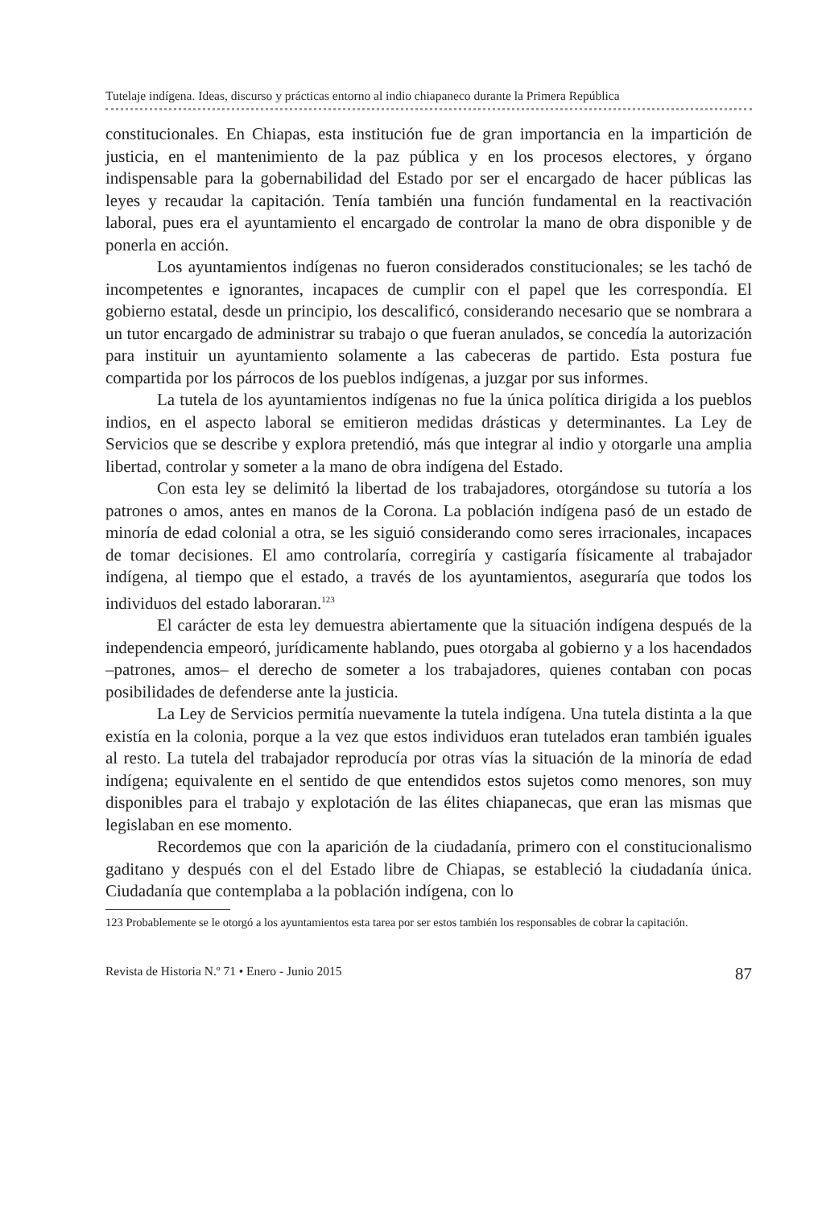Tutelaje indígena. Ideas, discurso y prácticas entorno al indio chiapaneco durante la Primera República
constitucionales. En Chiapas, esta institución fue de gran importancia en la impartición de justicia, en el mantenimiento de la paz pública y en los procesos electores, y órgano indispensable para la gobernabilidad del Estado por ser el encargado de hacer públicas las leyes y recaudar la capitación. Tenía también una función fundamental en la reactivación laboral, pues era el ayuntamiento el encargado de controlar la mano de obra disponible y de ponerla en acción.
Los ayuntamientos indígenas no fueron considerados constitucionales; se les tachó de incompetentes e ignorantes, incapaces de cumplir con el papel que les correspondía. El gobierno estatal, desde un principio, los descalificó, considerando necesario que se nombrara a un tutor encargado de administrar su trabajo o que fueran anulados, se concedía la autorización para instituir un ayuntamiento solamente a las cabeceras de partido. Esta postura fue compartida por los párrocos de los pueblos indígenas, a juzgar por sus informes.
La tutela de los ayuntamientos indígenas no fue la única política dirigida a los pueblos indios, en el aspecto laboral se emitieron medidas drásticas y determinantes. La Ley de Servicios que se describe y explora pretendió, más que integrar al indio y otorgarle una amplia libertad, controlar y someter a la mano de obra indígena del Estado.
Con esta ley se delimitó la libertad de los trabajadores, otorgándose su tutoría a los patrones o amos, antes en manos de la Corona. La población indígena pasó de un estado de minoría de edad colonial a otra, se les siguió considerando como seres irracionales, incapaces de tomar decisiones. El amo controlaría, corregiría y castigaría físicamente al trabajador indígena, al tiempo que el estado, a través de los ayuntamientos, aseguraría que todos los individuos del estado laboraran.<sup>123</sup>
El carácter de esta ley demuestra abiertamente que la situación indígena después de la independencia empeoró, jurídicamente hablando, pues otorgaba al gobierno y a los hacendados –patrones, amos– el derecho de someter a los trabajadores, quienes contaban con pocas posibilidades de defenderse ante la justicia.
La Ley de Servicios permitía nuevamente la tutela indígena. Una tutela distinta a la que existía en la colonia, porque a la vez que estos individuos eran tutelados eran también iguales al resto. La tutela del trabajador reproducía por otras vías la situación de la minoría de edad indígena; equivalente en el sentido de que entendidos estos sujetos como menores, son muy disponibles para el trabajo y explotación de las élites chiapanecas, que eran las mismas que legislaban en ese momento.
Recordemos que con la aparición de la ciudadanía, primero con el constitucionalismo gaditano y después con el del Estado libre de Chiapas, se estableció la ciudadanía única. Ciudadanía que contemplaba a la población indígena, con lo
123 Probablemente se le otorgó a los ayuntamientos esta tarea por ser estos también los responsables de cobrar la capitación.
Revista de Historia N.º 71 • Enero - Junio 2015 87